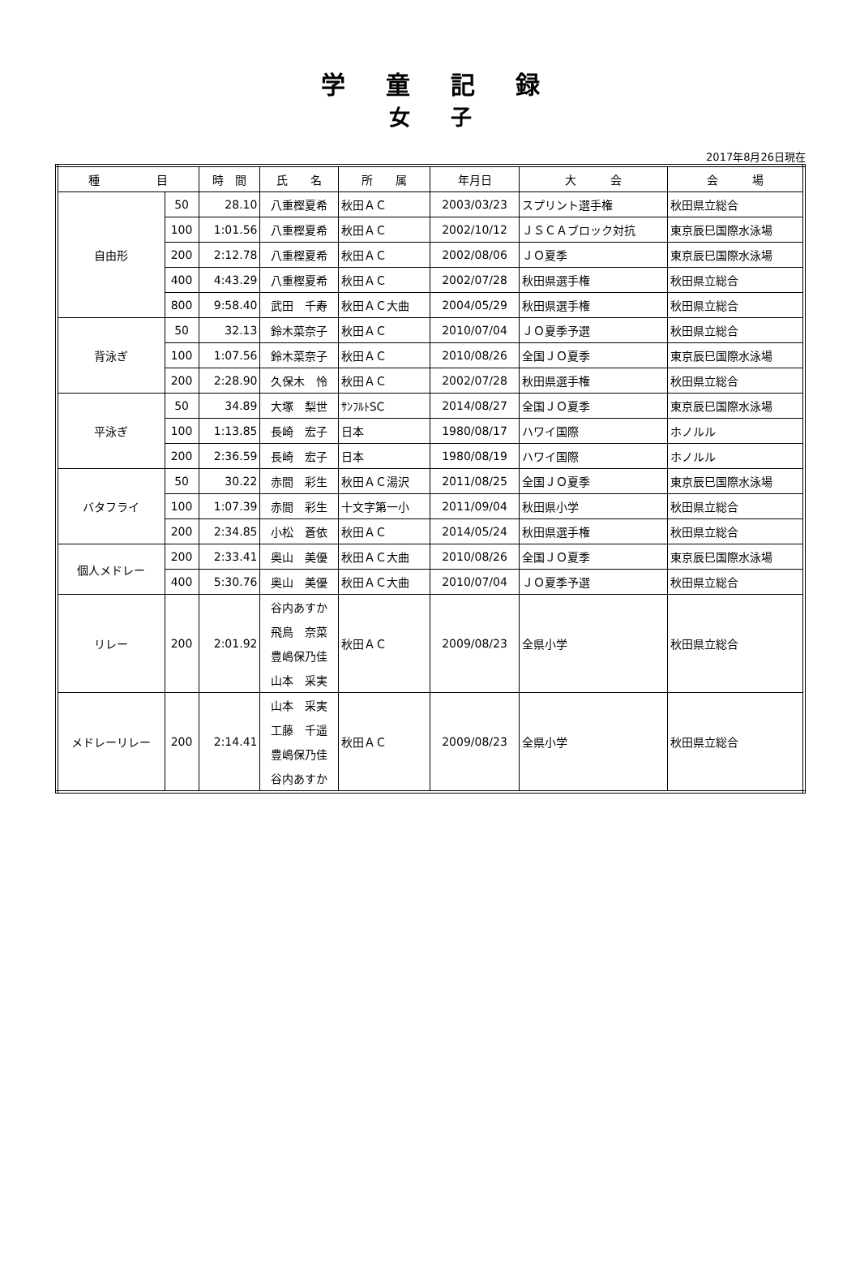学童記録
女子
2017年8月26日現在
| 種 目 | | 時 間 | 氏 名 | 所 属 | 年月日 | 大 会 | 会 場 |
| --- | --- | --- | --- | --- | --- | --- | --- |
| 自由形 | 50 | 28.10 | 八重樫夏希 | 秋田ＡＣ | 2003/03/23 | スプリント選手権 | 秋田県立総合 |
| | 100 | 1:01.56 | 八重樫夏希 | 秋田ＡＣ | 2002/10/12 | ＪＳＣＡブロック対抗 | 東京辰巳国際水泳場 |
| | 200 | 2:12.78 | 八重樫夏希 | 秋田ＡＣ | 2002/08/06 | ＪＯ夏季 | 東京辰巳国際水泳場 |
| | 400 | 4:43.29 | 八重樫夏希 | 秋田ＡＣ | 2002/07/28 | 秋田県選手権 | 秋田県立総合 |
| | 800 | 9:58.40 | 武田 千寿 | 秋田ＡＣ大曲 | 2004/05/29 | 秋田県選手権 | 秋田県立総合 |
| 背泳ぎ | 50 | 32.13 | 鈴木菜奈子 | 秋田ＡＣ | 2010/07/04 | ＪＯ夏季予選 | 秋田県立総合 |
| | 100 | 1:07.56 | 鈴木菜奈子 | 秋田ＡＣ | 2010/08/26 | 全国ＪＯ夏季 | 東京辰巳国際水泳場 |
| | 200 | 2:28.90 | 久保木 怜 | 秋田ＡＣ | 2002/07/28 | 秋田県選手権 | 秋田県立総合 |
| 平泳ぎ | 50 | 34.89 | 大塚 梨世 | ｻﾝﾌﾙﾄSC | 2014/08/27 | 全国ＪＯ夏季 | 東京辰巳国際水泳場 |
| | 100 | 1:13.85 | 長崎 宏子 | 日本 | 1980/08/17 | ハワイ国際 | ホノルル |
| | 200 | 2:36.59 | 長崎 宏子 | 日本 | 1980/08/19 | ハワイ国際 | ホノルル |
| バタフライ | 50 | 30.22 | 赤間 彩生 | 秋田ＡＣ湯沢 | 2011/08/25 | 全国ＪＯ夏季 | 東京辰巳国際水泳場 |
| | 100 | 1:07.39 | 赤間 彩生 | 十文字第一小 | 2011/09/04 | 秋田県小学 | 秋田県立総合 |
| | 200 | 2:34.85 | 小松 蒼依 | 秋田ＡＣ | 2014/05/24 | 秋田県選手権 | 秋田県立総合 |
| 個人メドレー | 200 | 2:33.41 | 奥山 美優 | 秋田ＡＣ大曲 | 2010/08/26 | 全国ＪＯ夏季 | 東京辰巳国際水泳場 |
| | 400 | 5:30.76 | 奥山 美優 | 秋田ＡＣ大曲 | 2010/07/04 | ＪＯ夏季予選 | 秋田県立総合 |
| リレー | 200 | 2:01.92 | 谷内あすか | 秋田ＡＣ | 2009/08/23 | 全県小学 | 秋田県立総合 |
| | | | 飛鳥 奈菜 | | | | |
| | | | 豊嶋保乃佳 | | | | |
| | | | 山本 采実 | | | | |
| メドレーリレー | 200 | 2:14.41 | 山本 采実 | 秋田ＡＣ | 2009/08/23 | 全県小学 | 秋田県立総合 |
| | | | 工藤 千遥 | | | | |
| | | | 豊嶋保乃佳 | | | | |
| | | | 谷内あすか | | | | |